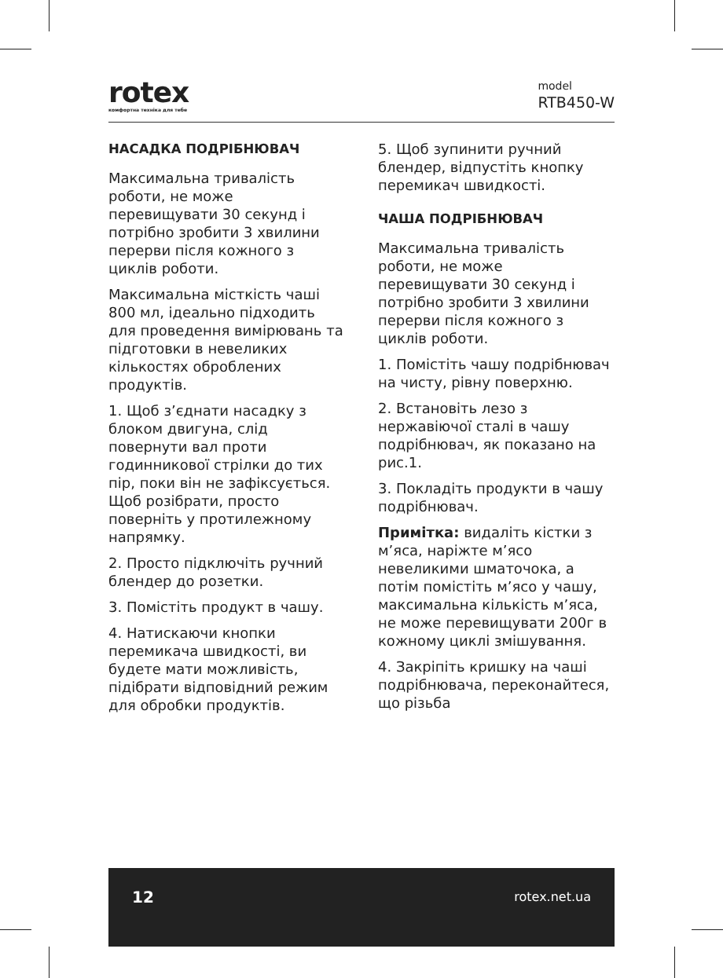rotex
комфортна техніка для тебе
model
RTB450-W
НАСАДКА ПОДРІБНЮВАЧ
Максимальна тривалість роботи, не може перевищувати 30 секунд і потрібно зробити 3 хвилини перерви після кожного з циклів роботи.
Максимальна місткість чаші 800 мл, ідеально підходить для проведення вимірювань та підготовки в невеликих кількостях оброблених продуктів.
1. Щоб з’єднати насадку з блоком двигуна, слід повернути вал проти годинникової стрілки до тих пір, поки він не зафіксується. Щоб розібрати, просто поверніть у протилежному напрямку.
2. Просто підключіть ручний блендер до розетки.
3. Помістіть продукт в чашу.
4. Натискаючи кнопки перемикача швидкості, ви будете мати можливість, підібрати відповідний режим для обробки продуктів.
5. Щоб зупинити ручний блендер, відпустіть кнопку перемикач швидкості.
ЧАША ПОДРІБНЮВАЧ
Максимальна тривалість роботи, не може перевищувати 30 секунд і потрібно зробити 3 хвилини перерви після кожного з циклів роботи.
1. Помістіть чашу подрібнювач на чисту, рівну поверхню.
2. Встановіть лезо з нержавіючої сталі в чашу подрібнювач, як показано на рис.1.
3. Покладіть продукти в чашу подрібнювач.
Примітка: видаліть кістки з м’яса, наріжте м’ясо невеликими шматочока, а потім помістіть м’ясо у чашу, максимальна кількість м’яса, не може перевищувати 200г в кожному циклі змішування.
4. Закріпіть кришку на чаші подрібнювача, переконайтеся, що різьба
12 rotex.net.ua